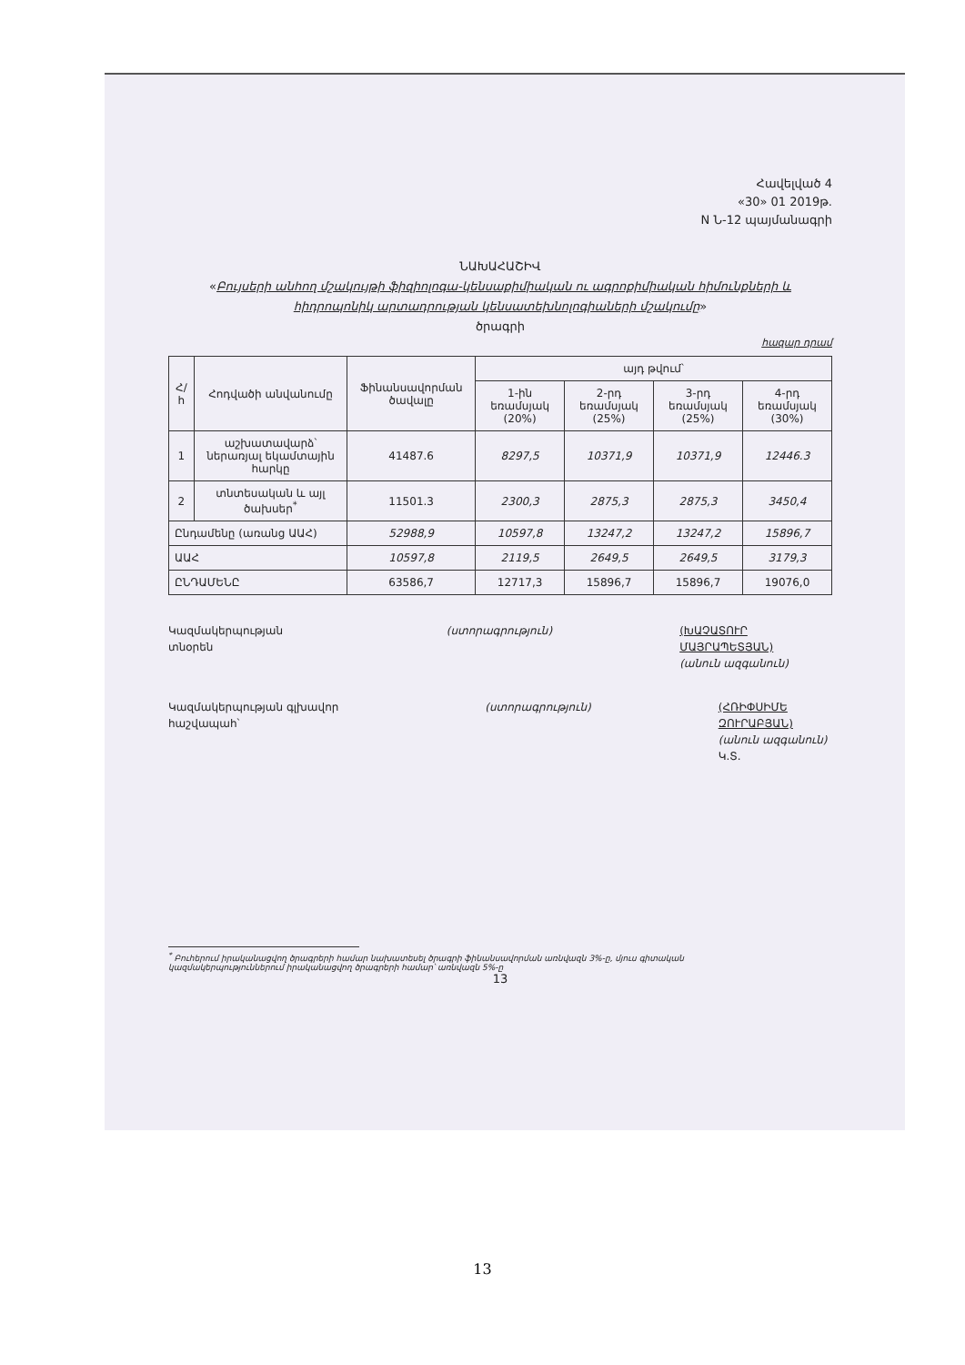Հավելված 4
«30» 01 2019թ.
N Ն-12 պայմանագրի
ՆԱԽԱՀԱՇԻՎ
«Բույսերի անհող մշակույթի ֆիզիոլոգա-կենսաքիմիական ու ագրոքիմիական հիմունքների և հիդրոպոնիկ արտադրության կենսատեխնոլոգիաների մշակումը»
ծրագրի
հազար դրամ
| Հ/հ | Հոդվածի անվանումը | Ֆինանսավորման ծավալը | այդ թվում՝ | | | |
| --- | --- | --- | --- | --- | --- | --- |
| | | | 1-ին եռամսյակ (20%) | 2-րդ եռամսյակ (25%) | 3-րդ եռամսյակ (25%) | 4-րդ եռամսյակ (30%) |
| 1 | աշխատավարձ՝ ներառյալ եկամտային հարկը | 41487.6 | 8297,5 | 10371,9 | 10371,9 | 12446.3 |
| 2 | տնտեսական և այլ ծախսեր<sup>*</sup> | 11501.3 | 2300,3 | 2875,3 | 2875,3 | 3450,4 |
| Ընդամենը (առանց ԱԱՀ) | | 52988,9 | 10597,8 | 13247,2 | 13247,2 | 15896,7 |
| ԱԱՀ | | 10597,8 | 2119,5 | 2649,5 | 2649,5 | 3179,3 |
| ԸՆԴԱՄԵՆԸ | | 63586,7 | 12717,3 | 15896,7 | 15896,7 | 19076,0 |
Կազմակերպության տնօրեն (ստորագրություն) (ԽԱՉԱՏՈՒՐ ՄԱՅՐԱՊԵՏՅԱՆ)
(անուն ազգանուն)
Կազմակերպության գլխավոր հաշվապահ՝
(ստորագրություն) (ՀՌԻՓՍԻՄԵ ԶՈՒՐԱԲՅԱՆ)
(անուն ազգանուն)
Կ.Տ.
<sup>*</sup> Բուհերում իրականացվող ծրագրերի համար նախատեսել ծրագրի ֆինանսավորման առնվազն 3%-ը, մյուս գիտական
կազմակերպություններում իրականացվող ծրագրերի համար՝ առնվազն 5%-ը
13
13